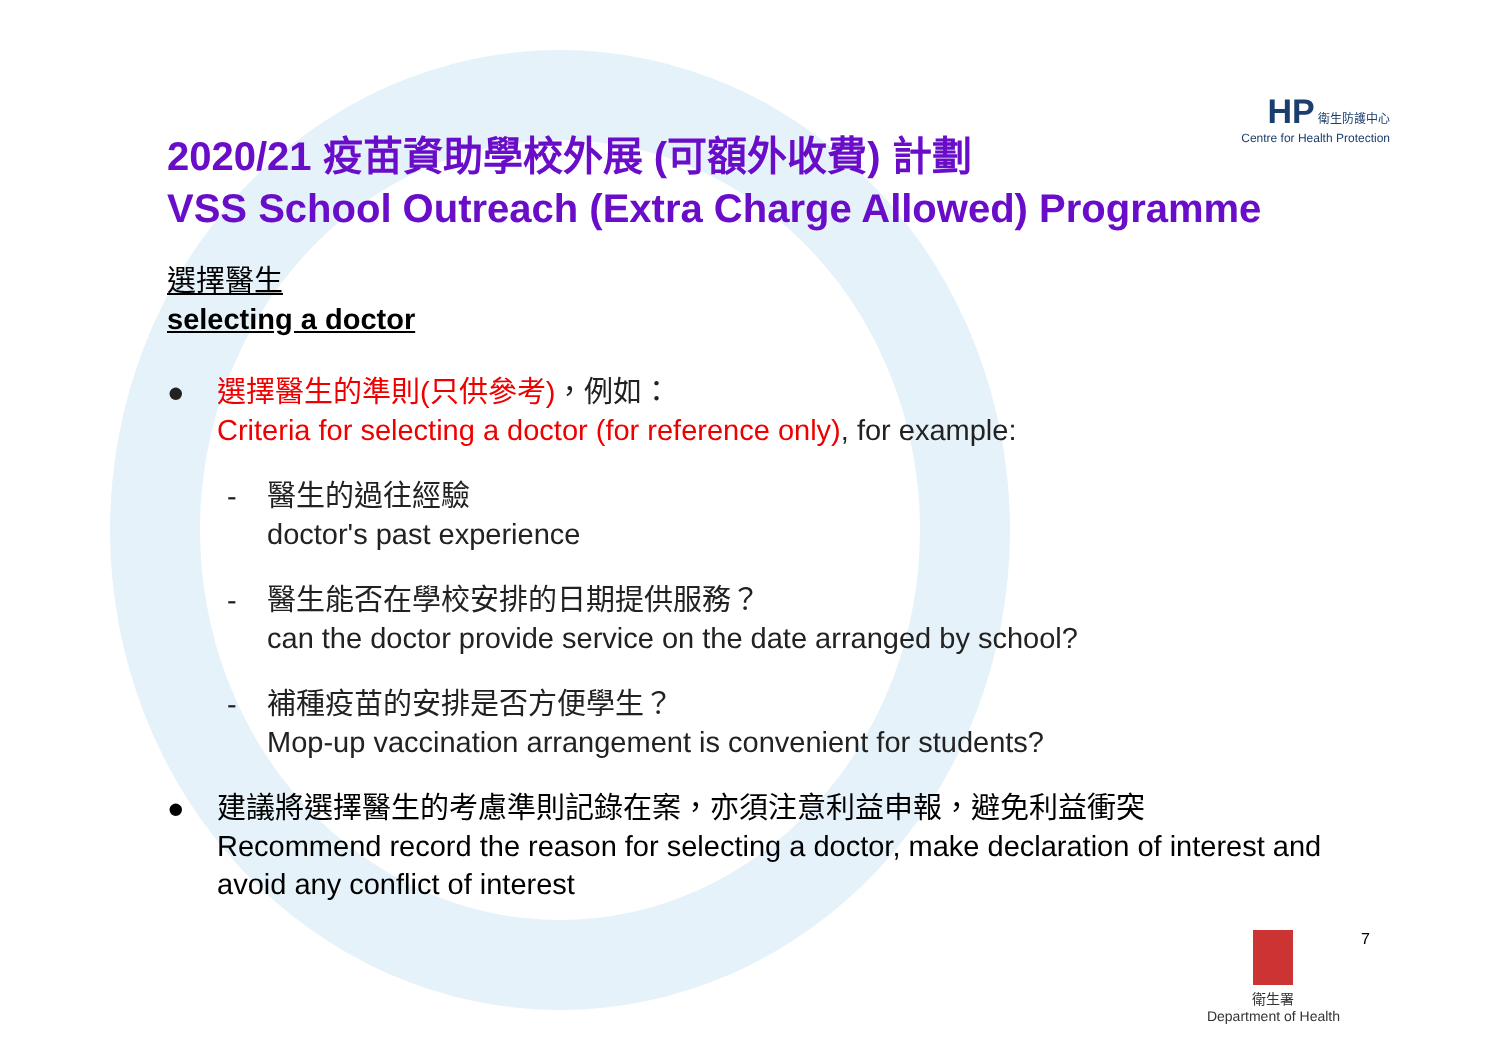HP 衛生防護中心
Centre for Health Protection
2020/21 疫苗資助學校外展 (可額外收費) 計劃
VSS School Outreach (Extra Charge Allowed) Programme
選擇醫生
selecting a doctor
● 選擇醫生的準則(只供參考)，例如：
Criteria for selecting a doctor (for reference only), for example:
- 醫生的過往經驗
doctor's past experience
- 醫生能否在學校安排的日期提供服務？
can the doctor provide service on the date arranged by school?
- 補種疫苗的安排是否方便學生？
Mop-up vaccination arrangement is convenient for students?
● 建議將選擇醫生的考慮準則記錄在案，亦須注意利益申報，避免利益衝突
Recommend record the reason for selecting a doctor, make declaration of interest and avoid any conflict of interest
衛生署
Department of Health
7